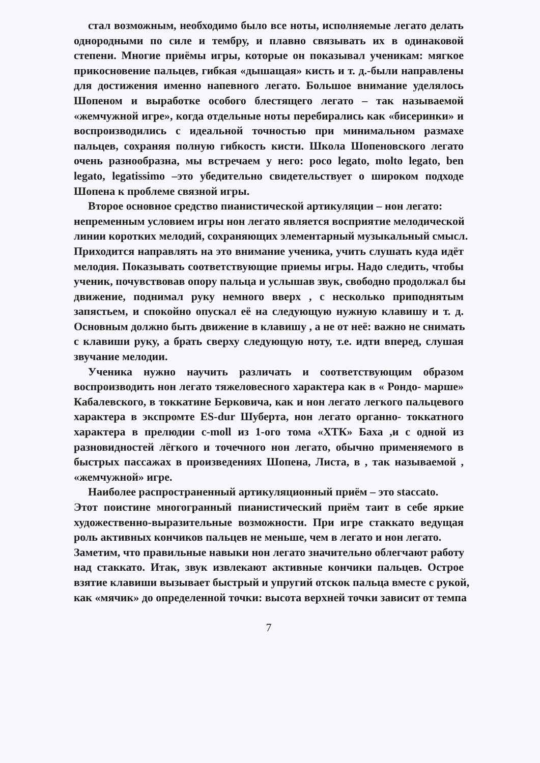стал возможным, необходимо было все ноты, исполняемые легато делать
однородными по силе и тембру, и плавно связывать их в одинаковой
степени. Многие приёмы игры, которые он показывал ученикам: мягкое
прикосновение пальцев, гибкая «дышащая» кисть и т. д.-были направлены
для достижения именно напевного легато. Большое внимание уделялось
Шопеном и выработке особого блестящего легато – так называемой
«жемчужной игре», когда отдельные ноты перебирались как «бисеринки» и
воспроизводились с идеальной точностью при минимальном размахе
пальцев, сохраняя полную гибкость кисти. Школа Шопеновского легато
очень разнообразна, мы встречаем у него: poco legato, molto legato, ben
legato, legatissimo –это убедительно свидетельствует о широком подходе
Шопена к проблеме связной игры.
Второе основное средство пианистической артикуляции – нон легато:
непременным условием игры нон легато является восприятие мелодической
линии коротких мелодий, сохраняющих элементарный музыкальный смысл.
Приходится направлять на это внимание ученика, учить слушать куда идёт
мелодия. Показывать соответствующие приемы игры. Надо следить, чтобы
ученик, почувствовав опору пальца и услышав звук, свободно продолжал бы
движение, поднимал руку немного вверх , с несколько приподнятым
запястьем, и спокойно опускал её на следующую нужную клавишу и т. д.
Основным должно быть движение в клавишу , а не от неё: важно не снимать
с клавиши руку, а брать сверху следующую ноту, т.е. идти вперед, слушая
звучание мелодии.
Ученика нужно научить различать и соответствующим образом
воспроизводить нон легато тяжеловесного характера как в « Рондо- марше»
Кабалевского, в токкатине Берковича, как и нон легато легкого пальцевого
характера в экспромте ES-dur Шуберта, нон легато органно- токкатного
характера в прелюдии c-moll из 1-ого тома «ХТК» Баха ,и с одной из
разновидностей лёгкого и точечного нон легато, обычно применяемого в
быстрых пассажах в произведениях Шопена, Листа, в , так называемой ,
«жемчужной» игре.
Наиболее распространенный артикуляционный приём – это staccato.
Этот поистине многогранный пианистический приём таит в себе яркие
художественно-выразительные возможности. При игре стаккато ведущая
роль активных кончиков пальцев не меньше, чем в легато и нон легато.
Заметим, что правильные навыки нон легато значительно облегчают работу
над стаккато. Итак, звук извлекают активные кончики пальцев. Острое
взятие клавиши вызывает быстрый и упругий отскок пальца вместе с рукой,
как «мячик» до определенной точки: высота верхней точки зависит от темпа
7